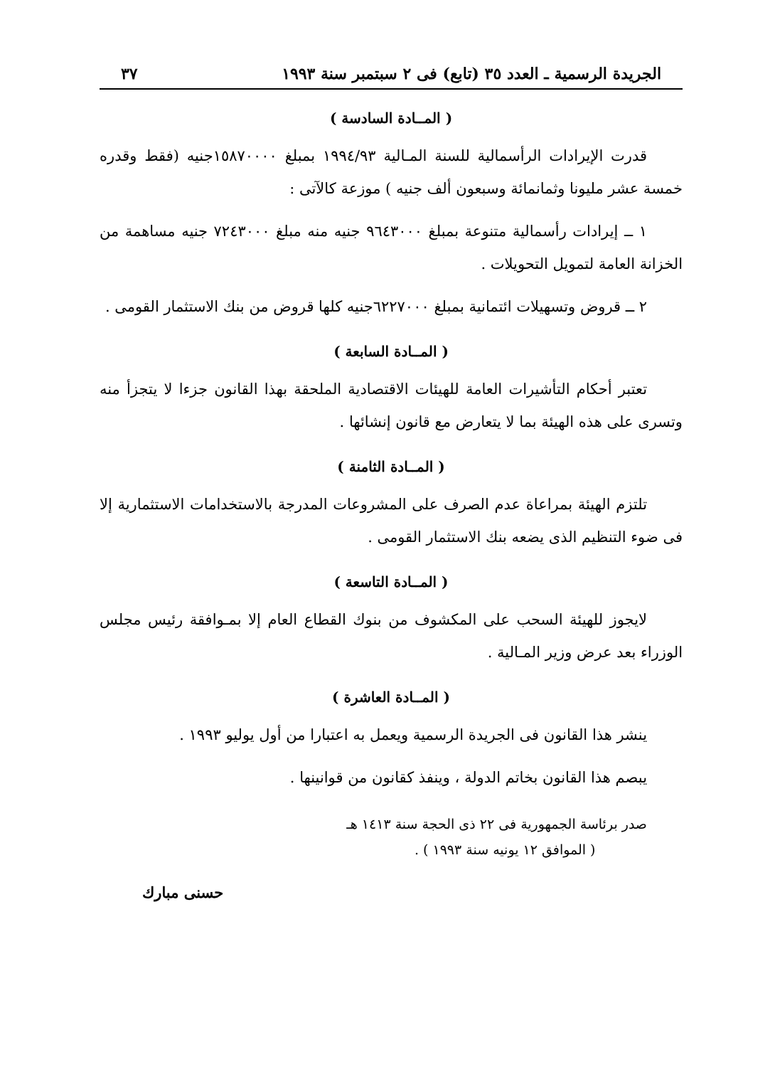الجريدة الرسمية ـ العدد ٣٥ (تابع) فى ٢ سبتمبر سنة ١٩٩٣ ٣٧
( المــادة السادسة )
قدرت الإيرادات الرأسمالية للسنة المـالية ١٩٩٤/٩٣ بمبلغ ١٥٨٧٠٠٠٠جنيه (فقط وقدره خمسة عشر مليونا وثمانمائة وسبعون ألف جنيه ) موزعة كالآتى :
١ ــ إيرادات رأسمالية متنوعة بمبلغ ٩٦٤٣٠٠٠ جنيه منه مبلغ ٧٢٤٣٠٠٠ جنيه مساهمة من الخزانة العامة لتمويل التحويلات .
٢ ــ قروض وتسهيلات ائتمانية بمبلغ ٦٢٢٧٠٠٠جنيه كلها قروض من بنك الاستثمار القومى .
( المــادة السابعة )
تعتبر أحكام التأشيرات العامة للهيئات الاقتصادية الملحقة بهذا القانون جزءا لا يتجزأ منه وتسرى على هذه الهيئة بما لا يتعارض مع قانون إنشائها .
( المــادة الثامنة )
تلتزم الهيئة بمراعاة عدم الصرف على المشروعات المدرجة بالاستخدامات الاستثمارية إلا فى ضوء التنظيم الذى يضعه بنك الاستثمار القومى .
( المــادة التاسعة )
لايجوز للهيئة السحب على المكشوف من بنوك القطاع العام إلا بمـوافقة رئيس مجلس الوزراء بعد عرض وزير المـالية .
( المــادة العاشرة )
ينشر هذا القانون فى الجريدة الرسمية ويعمل به اعتبارا من أول يوليو ١٩٩٣ .
يبصم هذا القانون بخاتم الدولة ، وينفذ كقانون من قوانينها .
صدر برئاسة الجمهورية فى ٢٢ ذى الحجة سنة ١٤١٣ هـ
( الموافق ١٢ يونيه سنة ١٩٩٣ ) .
حسنى مبارك